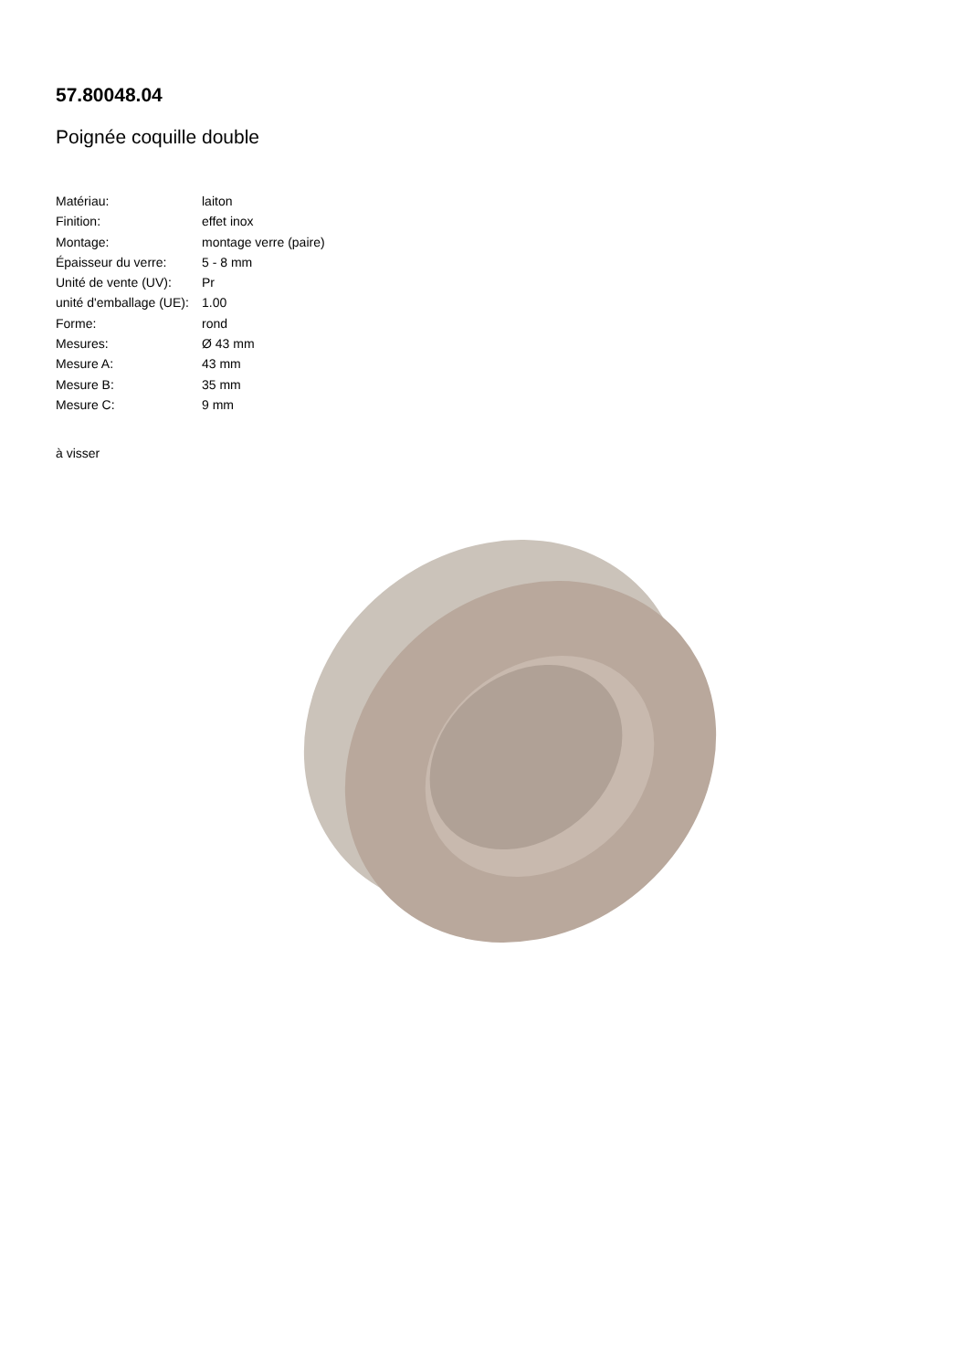57.80048.04
Poignée coquille double
| Matériau: | laiton |
| Finition: | effet inox |
| Montage: | montage verre (paire) |
| Épaisseur du verre: | 5 - 8 mm |
| Unité de vente (UV): | Pr |
| unité d'emballage (UE): | 1.00 |
| Forme: | rond |
| Mesures: | Ø 43 mm |
| Mesure A: | 43 mm |
| Mesure B: | 35 mm |
| Mesure C: | 9 mm |
à visser